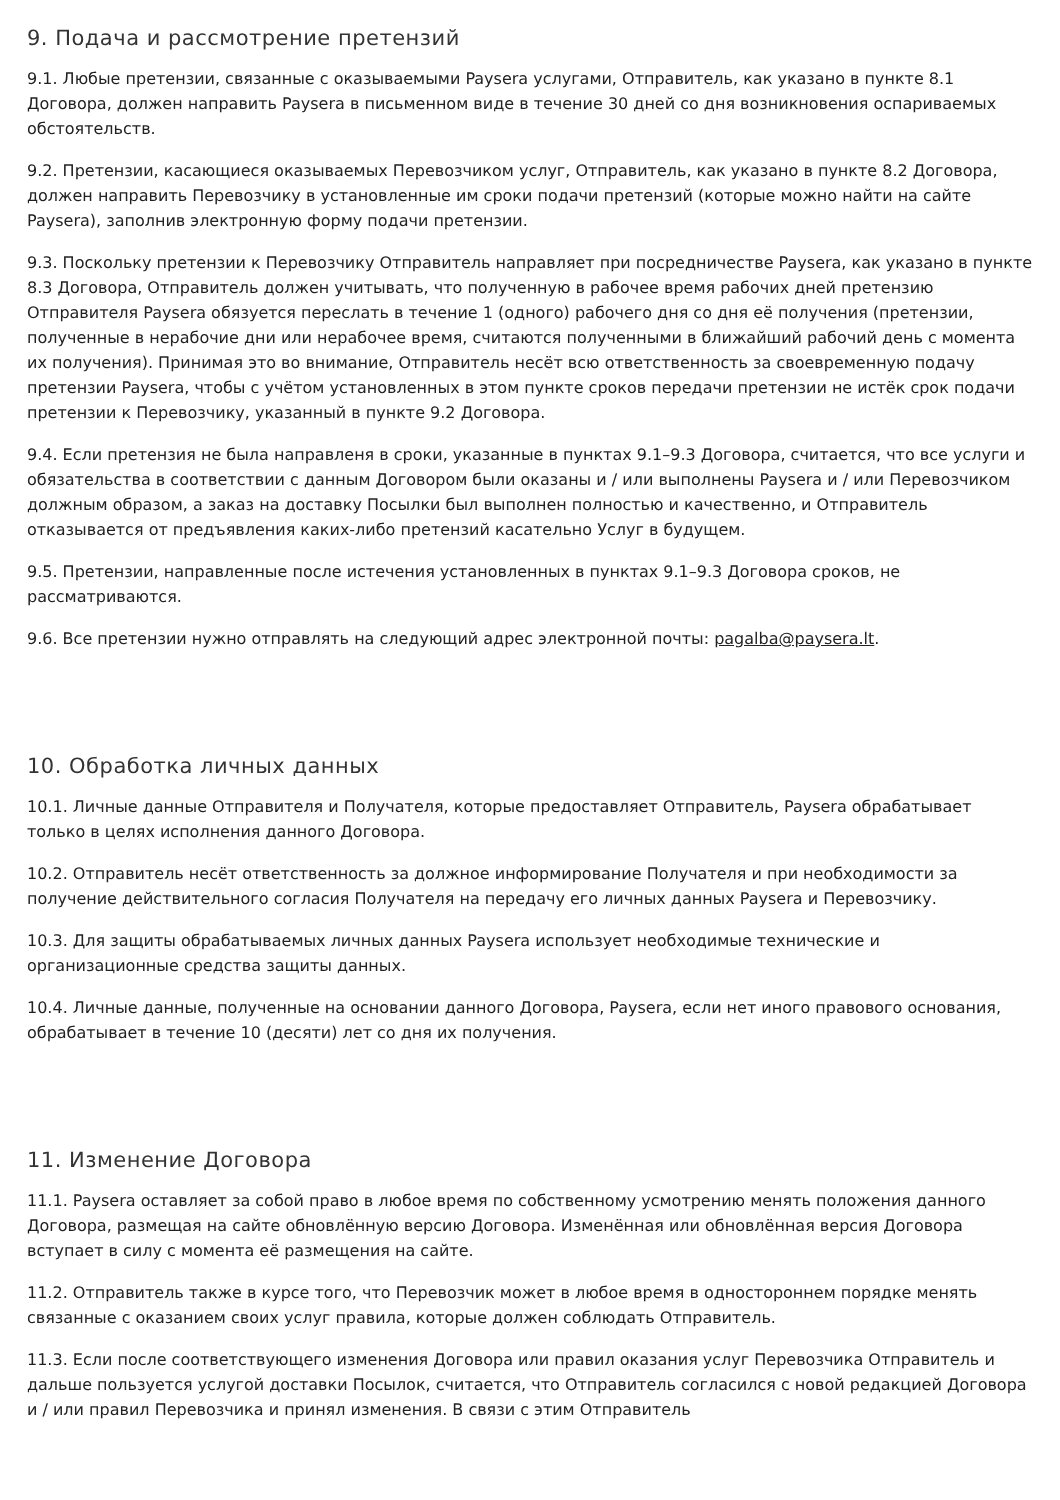9. Подача и рассмотрение претензий
9.1. Любые претензии, связанные с оказываемыми Paysera услугами, Отправитель, как указано в пункте 8.1 Договора, должен направить Paysera в письменном виде в течение 30 дней со дня возникновения оспариваемых обстоятельств.
9.2. Претензии, касающиеся оказываемых Перевозчиком услуг, Отправитель, как указано в пункте 8.2 Договора, должен направить Перевозчику в установленные им сроки подачи претензий (которые можно найти на сайте Paysera), заполнив электронную форму подачи претензии.
9.3. Поскольку претензии к Перевозчику Отправитель направляет при посредничестве Paysera, как указано в пункте 8.3 Договора, Отправитель должен учитывать, что полученную в рабочее время рабочих дней претензию Отправителя Paysera обязуется переслать в течение 1 (одного) рабочего дня со дня её получения (претензии, полученные в нерабочие дни или нерабочее время, считаются полученными в ближайший рабочий день с момента их получения). Принимая это во внимание, Отправитель несёт всю ответственность за своевременную подачу претензии Paysera, чтобы с учётом установленных в этом пункте сроков передачи претензии не истёк срок подачи претензии к Перевозчику, указанный в пункте 9.2 Договора.
9.4. Если претензия не была направленя в сроки, указанные в пунктах 9.1–9.3 Договора, считается, что все услуги и обязательства в соответствии с данным Договором были оказаны и / или выполнены Paysera и / или Перевозчиком должным образом, а заказ на доставку Посылки был выполнен полностью и качественно, и Отправитель отказывается от предъявления каких-либо претензий касательно Услуг в будущем.
9.5. Претензии, направленные после истечения установленных в пунктах 9.1–9.3 Договора сроков, не рассматриваются.
9.6. Все претензии нужно отправлять на следующий адрес электронной почты: pagalba@paysera.lt.
10. Обработка личных данных
10.1. Личные данные Отправителя и Получателя, которые предоставляет Отправитель, Paysera обрабатывает только в целях исполнения данного Договора.
10.2. Отправитель несёт ответственность за должное информирование Получателя и при необходимости за получение действительного согласия Получателя на передачу его личных данных Paysera и Перевозчику.
10.3. Для защиты обрабатываемых личных данных Paysera использует необходимые технические и организационные средства защиты данных.
10.4. Личные данные, полученные на основании данного Договора, Paysera, если нет иного правового основания, обрабатывает в течение 10 (десяти) лет со дня их получения.
11. Изменение Договора
11.1. Paysera оставляет за собой право в любое время по собственному усмотрению менять положения данного Договора, размещая на сайте обновлённую версию Договора. Изменённая или обновлённая версия Договора вступает в силу с момента её размещения на сайте.
11.2. Отправитель также в курсе того, что Перевозчик может в любое время в одностороннем порядке менять связанные с оказанием своих услуг правила, которые должен соблюдать Отправитель.
11.3. Если после соответствующего изменения Договора или правил оказания услуг Перевозчика Отправитель и дальше пользуется услугой доставки Посылок, считается, что Отправитель согласился с новой редакцией Договора и / или правил Перевозчика и принял изменения. В связи с этим Отправитель